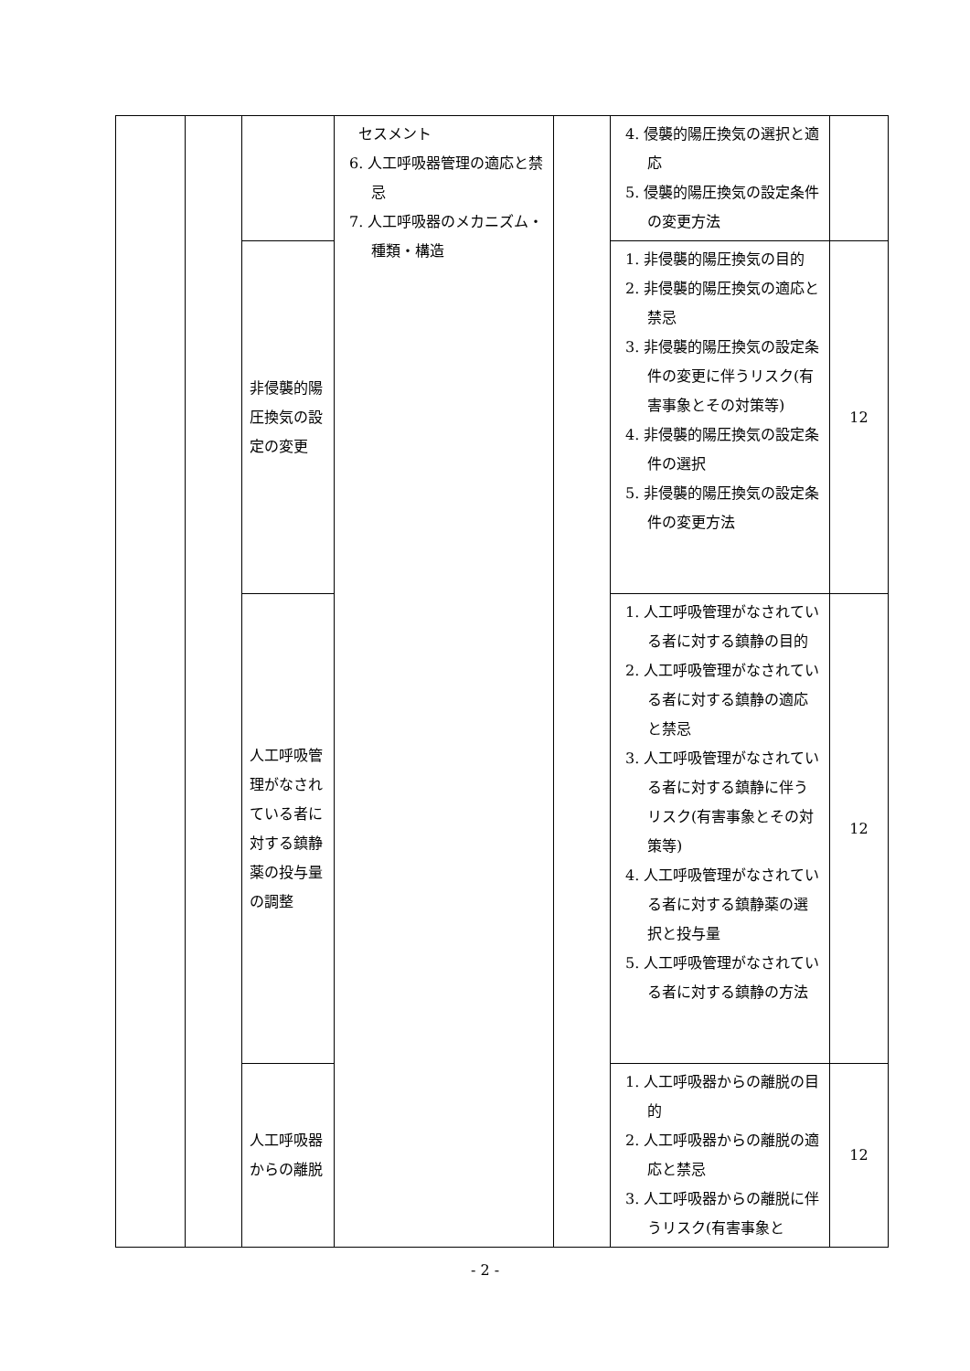| | | | セスメント 6. 人工呼吸器管理の適応と禁忌 7. 人工呼吸器のメカニズム・種類・構造 | | 4. 侵襲的陽圧換気の選択と適応 5. 侵襲的陽圧換気の設定条件の変更方法 | |
| | | 非侵襲的陽圧換気の設定の変更 | | | 1. 非侵襲的陽圧換気の目的 2. 非侵襲的陽圧換気の適応と禁忌 3. 非侵襲的陽圧換気の設定条件の変更に伴うリスク(有害事象とその対策等) 4. 非侵襲的陽圧換気の設定条件の選択 5. 非侵襲的陽圧換気の設定条件の変更方法 | 12 |
| | | 人工呼吸管理がなされている者に対する鎮静薬の投与量の調整 | | | 1. 人工呼吸管理がなされている者に対する鎮静の目的 2. 人工呼吸管理がなされている者に対する鎮静の適応と禁忌 3. 人工呼吸管理がなされている者に対する鎮静に伴うリスク(有害事象とその対策等) 4. 人工呼吸管理がなされている者に対する鎮静薬の選択と投与量 5. 人工呼吸管理がなされている者に対する鎮静の方法 | 12 |
| | | 人工呼吸器からの離脱 | | | 1. 人工呼吸器からの離脱の目的 2. 人工呼吸器からの離脱の適応と禁忌 3. 人工呼吸器からの離脱に伴うリスク(有害事象と | 12 |
- 2 -